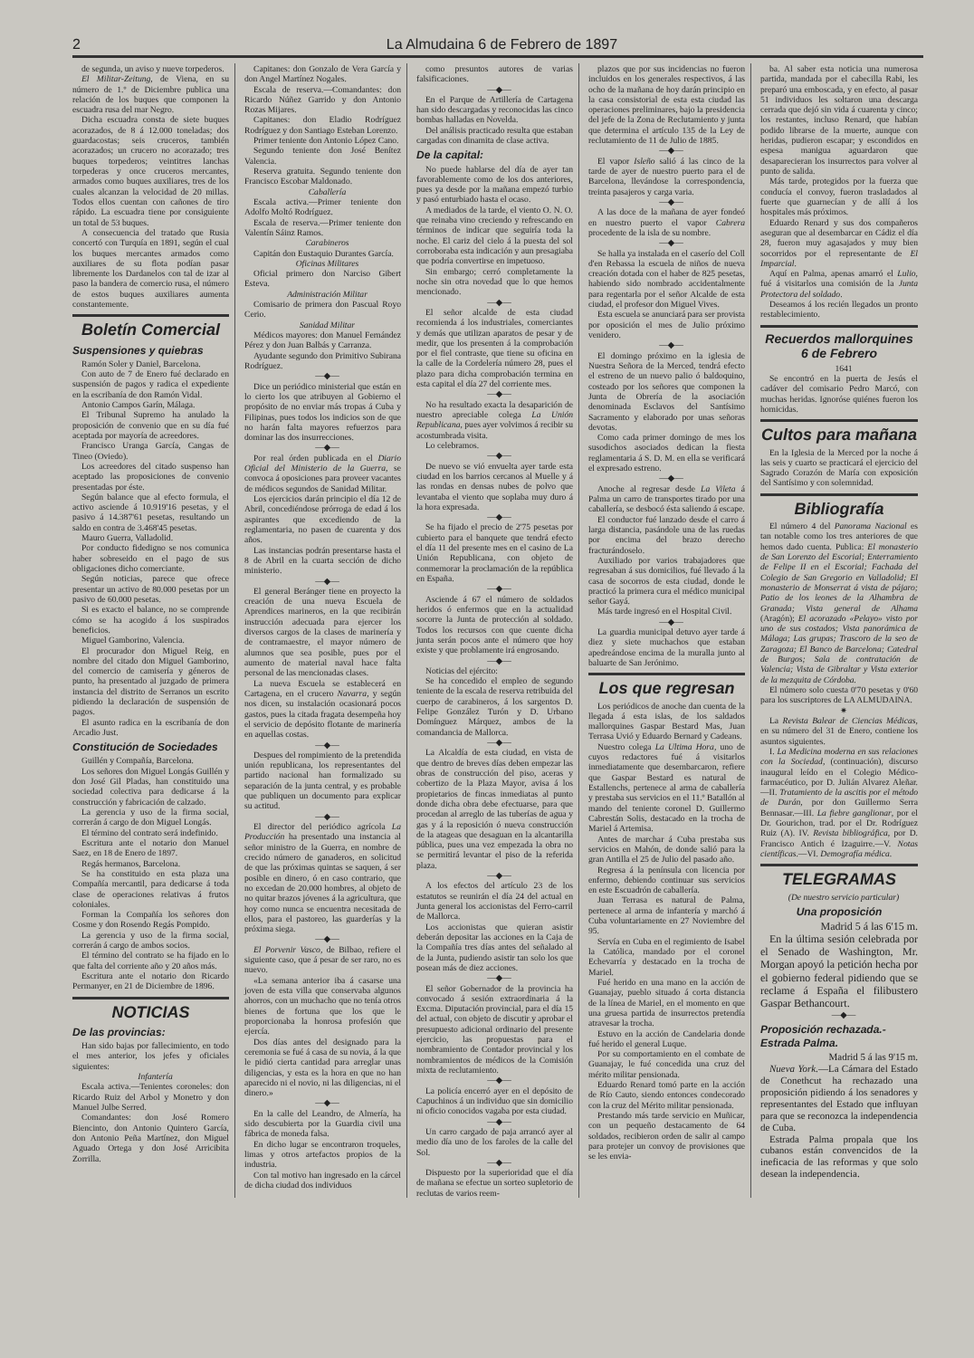2 La Almudaina 6 de Febrero de 1897
de segunda, un aviso y nueve torpederos.
El Militar-Zeitung, de Viena, en su número de 1.º de Diciembre publica una relación de los buques que componen la escuadra rusa del mar Negro.
Dicha escuadra consta de siete buques acorazados, de 8 á 12.000 toneladas; dos guardacostas; seis cruceros, también acorazados; un crucero no acorazado; tres buques torpederos; veintitres lanchas torpederas y once cruceros mercantes, armados como buques auxiliares, tres de los cuales alcanzan la velocidad de 20 millas. Todos ellos cuentan con cañones de tiro rápido. La escuadra tiene por consiguiente un total de 53 buques.
A consecuencia del tratado que Rusia concertó con Turquía en 1891, según el cual los buques mercantes armados como auxiliares de su flota podían pasar libremente los Dardanelos con tal de izar al paso la bandera de comercio rusa, el número de estos buques auxiliares aumenta constantemente.
Boletín Comercial
Suspensiones y quiebras
Ramón Soler y Daniel, Barcelona.
Con auto de 7 de Enero fué declarado en suspensión de pagos y radica el expediente en la escribanía de don Ramón Vidal.
Antonio Campos Garín, Málaga.
El Tribunal Supremo ha anulado la proposición de convenio que en su día fué aceptada por mayoría de acreedores.
Francisco Uranga García, Cangas de Tineo (Oviedo).
Los acreedores del citado suspenso han aceptado las proposiciones de convenio presentadas por éste.
Según balance que al efecto formula, el activo asciende á 10.919'16 pesetas, y el pasivo á 14.387'61 pesetas, resultando un saldo en contra de 3.468'45 pesetas.
Mauro Guerra, Valladolid.
Por conducto fidedigno se nos comunica haber sobreseido en el pago de sus obligaciones dicho comerciante.
Según noticias, parece que ofrece presentar un activo de 80.000 pesetas por un pasivo de 60.000 pesetas.
Si es exacto el balance, no se comprende cómo se ha acogido á los suspirados beneficios.
Miguel Gamborino, Valencia.
El procurador don Miguel Reig, en nombre del citado don Miguel Gamborino, del comercio de camisería y géneros de punto, ha presentado al juzgado de primera instancia del distrito de Serranos un escrito pidiendo la declaración de suspensión de pagos.
El asunto radica en la escribanía de don Arcadio Just.
Constitución de Sociedades
Guillén y Compañía, Barcelona.
Los señores don Miguel Longás Guillén y don José Gil Pladas, han constituido una sociedad colectiva para dedicarse á la construcción y fabricación de calzado.
La gerencia y uso de la firma social, correrán á cargo de don Miguel Longás.
El término del contrato será indefinido.
Escritura ante el notario don Manuel Saez, en 18 de Enero de 1897.
Regás hermanos, Barcelona.
Se ha constituido en esta plaza una Compañía mercantil, para dedicarse á toda clase de operaciones relativas á frutos coloniales.
Forman la Compañía los señores don Cosme y don Rosendo Regás Pompido.
La gerencia y uso de la firma social, correrán á cargo de ambos socios.
El término del contrato se ha fijado en lo que falta del corriente año y 20 años más.
Escritura ante el notario don Ricardo Permanyer, en 21 de Diciembre de 1896.
NOTICIAS
De las provincias:
Han sido bajas por fallecimiento, en todo el mes anterior, los jefes y oficiales siguientes:
Infantería
Escala activa.—Tenientes coroneles: don Ricardo Ruiz del Arbol y Monetro y don Manuel Julbe Serred.
Comandantes: don José Romero Biencinto, don Antonio Quintero García, don Antonio Peña Martínez, don Miguel Aguado Ortega y don José Arricibita Zorrilla.
Capitanes: don Gonzalo de Vera García y don Angel Martínez Nogales.
Escala de reserva.—Comandantes: don Ricardo Núñez Garrido y don Antonio Rozas Mijares.
Capitanes: don Eladio Rodríguez Rodríguez y don Santiago Esteban Lorenzo.
Primer teniente don Antonio López Cano.
Segundo teniente don José Benítez Valencia.
Reserva gratuita. Segundo teniente don Francisco Escobar Maldonado.
Caballería
Escala activa.—Primer teniente don Adolfo Moltó Rodríguez.
Escala de reserva.—Primer teniente don Valentín Sáinz Ramos.
Carabineros
Capitán don Eustaquio Durantes García.
Oficinas Militares
Oficial primero don Narciso Gibert Esteva.
Administración Militar
Comisario de primera don Pascual Royo Cerio.
Sanidad Militar
Médicos mayores: don Manuel Fernández Pérez y don Juan Balbás y Carranza.
Ayudante segundo don Primitivo Subirana Rodríguez.
—◆—
Dice un periódico ministerial que están en lo cierto los que atribuyen al Gobierno el propósito de no enviar más tropas á Cuba y Filipinas, pues todos los indicios son de que no harán falta mayores refuerzos para dominar las dos insurrecciones.
—◆—
Por real órden publicada en el Diario Oficial del Ministerio de la Guerra, se convoca á oposiciones para proveer vacantes de médicos segundos de Sanidad Militar.
Los ejercicios darán principio el día 12 de Abril, concediéndose prórroga de edad á los aspirantes que excediendo de la reglamentaria, no pasen de cuarenta y dos años.
Las instancias podrán presentarse hasta el 8 de Abril en la cuarta sección de dicho ministerio.
—◆—
El general Beránger tiene en proyecto la creación de una nueva Escuela de Aprendices marineros, en la que recibirán instrucción adecuada para ejercer los diversos cargos de la clases de marinería y de contramaestre, el mayor número de alumnos que sea posible, pues por el aumento de material naval hace falta personal de las mencionadas clases.
La nueva Escuela se establecerá en Cartagena, en el crucero Navarra, y según nos dicen, su instalación ocasionará pocos gastos, pues la citada fragata desempeña hoy el servicio de depósito flotante de marinería en aquellas costas.
—◆—
Despues del rompimiento de la pretendida unión republicana, los representantes del partido nacional han formalizado su separación de la junta central, y es probable que publiquen un documento para explicar su actitud.
—◆—
El director del periódico agrícola La Producción ha presentado una instancia al señor ministro de la Guerra, en nombre de crecido número de ganaderos, en solicitud de que las próximas quintas se saquen, á ser posible en dinero, ó en caso contrario, que no excedan de 20.000 hombres, al objeto de no quitar brazos jóvenes á la agricultura, que hoy como nunca se encuentra necesitada de ellos, para el pastoreo, las guarderías y la próxima siega.
—◆—
El Porvenir Vasco, de Bilbao, refiere el siguiente caso, que á pesar de ser raro, no es nuevo.
«La semana anterior iba á casarse una joven de esta villa que conservaba algunos ahorros, con un muchacho que no tenía otros bienes de fortuna que los que le proporcionaba la honrosa profesión que ejercía.
Dos días antes del designado para la ceremonia se fué á casa de su novia, á la que le pidió cierta cantidad para arreglar unas diligencias, y esta es la hora en que no han aparecido ni el novio, ni las diligencias, ni el dinero.»
—◆—
En la calle del Leandro, de Almería, ha sido descubierta por la Guardia civil una fábrica de moneda falsa.
En dicho lugar se encontraron troqueles, limas y otros artefactos propios de la industria.
Con tal motivo han ingresado en la cárcel de dicha ciudad dos individuos
como presuntos autores de varias falsificaciones.
—◆—
En el Parque de Artillería de Cartagena han sido descargadas y reconocidas las cinco bombas halladas en Novelda.
Del análisis practicado resulta que estaban cargadas con dinamita de clase activa.
De la capital:
No puede hablarse del día de ayer tan favorablemente como de los dos anteriores, pues ya desde por la mañana empezó turbio y pasó enturbiado hasta el ocaso.
A mediados de la tarde, el viento O. N. O. que reinaba vino creciendo y refrescando en términos de indicar que seguiría toda la noche. El cariz del cielo á la puesta del sol corroboraba esta indicación y aun presagiaba que podría convertirse en impetuoso.
Sin embargo; cerró completamente la noche sin otra novedad que lo que hemos mencionado.
—◆—
El señor alcalde de esta ciudad recomienda á los industriales, comerciantes y demás que utilizan aparatos de pesar y de medir, que los presenten á la comprobación por el fiel contraste, que tiene su oficina en la calle de la Cordelería número 28, pues el plazo para dicha comprobación termina en esta capital el día 27 del corriente mes.
—◆—
No ha resultado exacta la desaparición de nuestro apreciable colega La Unión Republicana, pues ayer volvimos á recibir su acostumbrada visita.
Lo celebramos.
—◆—
De nuevo se vió envuelta ayer tarde esta ciudad en los barrios cercanos al Muelle y á las rondas en densas nubes de polvo que levantaba el viento que soplaba muy duro á la hora expresada.
—◆—
Se ha fijado el precio de 2'75 pesetas por cubierto para el banquete que tendrá efecto el día 11 del presente mes en el casino de La Unión Republicana, con objeto de conmemorar la proclamación de la república en España.
—◆—
Asciende á 67 el número de soldados heridos ó enfermos que en la actualidad socorre la Junta de protección al soldado. Todos los recursos con que cuente dicha junta serán pocos ante el número que hoy existe y que problamente irá engrosando.
—◆—
Noticias del ejército:
Se ha concedido el empleo de segundo teniente de la escala de reserva retribuida del cuerpo de carabineros, á los sargentos D. Felipe González Turón y D. Urbano Domínguez Márquez, ambos de la comandancia de Mallorca.
—◆—
La Alcaldía de esta ciudad, en vista de que dentro de breves días deben empezar las obras de construcción del piso, aceras y cobertizo de la Plaza Mayor, avisa á los propietarios de fincas inmediatas al punto donde dicha obra debe efectuarse, para que procedan al arreglo de las tuberías de agua y gas y á la reposición ó nueva construcción de la atageas que desaguan en la alcantarilla pública, pues una vez empezada la obra no se permitirá levantar el piso de la referida plaza.
—◆—
A los efectos del artículo 23 de los estatutos se reunirán el día 24 del actual en Junta general los accionistas del Ferro-carril de Mallorca.
Los accionistas que quieran asistir deberán depositar las acciones en la Caja de la Compañía tres días antes del señalado al de la Junta, pudiendo asistir tan solo los que posean más de diez acciones.
—◆—
El señor Gobernador de la provincia ha convocado á sesión extraordinaria á la Excma. Diputación provincial, para el día 15 del actual, con objeto de discutir y aprobar el presupuesto adicional ordinario del presente ejercicio, las propuestas para el nombramiento de Contador provincial y los nombramientos de médicos de la Comisión mixta de reclutamiento.
—◆—
La policía encerró ayer en el depósito de Capuchinos á un individuo que sin domicilio ni oficio conocidos vagaba por esta ciudad.
—◆—
Un carro cargado de paja arrancó ayer al medio día uno de los faroles de la calle del Sol.
—◆—
Dispuesto por la superioridad que el día de mañana se efectue un sorteo supletorio de reclutas de varios reem-
plazos que por sus incidencias no fueron incluidos en los generales respectivos, á las ocho de la mañana de hoy darán principio en la casa consistorial de esta esta ciudad las operaciones preliminares, bajo la presidencia del jefe de la Zona de Reclutamiento y junta que determina el artículo 135 de la Ley de reclutamiento de 11 de Julio de 1885.
—◆—
El vapor Isleño salió á las cinco de la tarde de ayer de nuestro puerto para el de Barcelona, llevándose la correspondencia, treinta pasajeros y carga varia.
—◆—
A las doce de la mañana de ayer fondeó en nuestro puerto el vapor Cabrera procedente de la isla de su nombre.
—◆—
Se halla ya instalada en el caserío del Coll d'en Rebassa la escuela de niños de nueva creación dotada con el haber de 825 pesetas, habiendo sido nombrado accidentalmente para regentarla por el señor Alcalde de esta ciudad, el profesor don Miguel Vives.
Esta escuela se anunciará para ser provista por oposición el mes de Julio próximo venidero.
—◆—
El domingo próximo en la iglesia de Nuestra Señora de la Merced, tendrá efecto el estreno de un nuevo palio ó baldoquino, costeado por los señores que componen la Junta de Obrería de la asociación denominada Esclavos del Santísimo Sacramento y elaborado por unas señoras devotas.
Como cada primer domingo de mes los susodichos asociados dedican la fiesta reglamentaria á S. D. M. en ella se verificará el expresado estreno.
—◆—
Anoche al regresar desde La Vileta á Palma un carro de transportes tirado por una caballería, se desbocó ésta saliendo á escape.
El conductor fué lanzado desde el carro á larga distancia, pasándole una de las ruedas por encima del brazo derecho fracturándoselo.
Auxiliado por varios trabajadores que regresaban á sus domicilios, fué llevado á la casa de socorros de esta ciudad, donde le practicó la primera cura el médico municipal señor Gayá.
Más tarde ingresó en el Hospital Civil.
—◆—
La guardia municipal detuvo ayer tarde á diez y siete muchachos que estaban apedreándose encima de la muralla junto al baluarte de San Jerónimo.
Los que regresan
Los periódicos de anoche dan cuenta de la llegada á esta islas, de los saldados mallorquines Gaspar Bestard Mas, Juan Terrasa Uvió y Eduardo Bernard y Cadeans.
Nuestro colega La Ultima Hora, uno de cuyos redactores fué á visitarlos inmediatamente que desembarcaron, refiere que Gaspar Bestard es natural de Estallenchs, pertenece al arma de caballería y prestaba sus servicios en el 11.º Batallón al mando del teniente coronel D. Guillermo Cabrestán Solis, destacado en la trocha de Mariel á Artemisa.
Antes de marchar á Cuba prestaba sus servicios en Mahón, de donde salió para la gran Antilla el 25 de Julio del pasado año.
Regresa á la península con licencia por enfermo, debiendo continuar sus servicios en este Escuadrón de caballería.
Juan Terrasa es natural de Palma, pertenece al arma de infantería y marchó á Cuba voluntariamente en 27 Noviembre del 95.
Servía en Cuba en el regimiento de Isabel la Católica, mandado por el coronel Echevarría y destacado en la trocha de Mariel.
Fué herido en una mano en la acción de Guanajay, pueblo situado á corta distancia de la línea de Mariel, en el momento en que una gruesa partida de insurrectos pretendía atravesar la trocha.
Estuvo en la acción de Candelaria donde fué herido el general Luque.
Por su comportamiento en el combate de Guanajay, le fué concedida una cruz del mérito militar pensionada.
Eduardo Renard tomó parte en la acción de Río Cauto, siendo entonces condecorado con la cruz del Mérito militar pensionada.
Prestando más tarde servicio en Muñicar, con un pequeño destacamento de 64 soldados, recibieron orden de salir al campo para protejer un convoy de provisiones que se les envia-
ba. Al saber esta noticia una numerosa partida, mandada por el cabecilla Rabi, les preparó una emboscada, y en efecto, al pasar 51 individuos les soltaron una descarga cerrada que dejó sin vida á cuarenta y cinco; los restantes, incluso Renard, que habían podido librarse de la muerte, aunque con heridas, pudieron escapar; y escondidos en espesa manigua aguardaron que desaparecieran los insurrectos para volver al punto de salida.
Más tarde, protegidos por la fuerza que conducía el convoy, fueron trasladados al fuerte que guarnecían y de allí á los hospitales más próximos.
Eduardo Renard y sus dos compañeros aseguran que al desembarcar en Cádiz el día 28, fueron muy agasajados y muy bien socorridos por el representante de El Imparcial.
Aquí en Palma, apenas amarró el Lulio, fué á visitarlos una comisión de la Junta Protectora del soldado.
Deseamos á los recién llegados un pronto restablecimiento.
Recuerdos mallorquines
6 de Febrero
1641
Se encontró en la puerta de Jesús el cadáver del comisario Pedro Marcó, con muchas heridas. Ignoróse quiénes fueron los homicidas.
Cultos para mañana
En la Iglesia de la Merced por la noche á las seis y cuarto se practicará el ejercicio del Sagrado Corazón de María con exposición del Santísimo y con solemnidad.
Bibliografía
El número 4 del Panorama Nacional es tan notable como los tres anteriores de que hemos dado cuenta. Publica: El monasterio de San Lorenzo del Escorial; Enterramiento de Felipe II en el Escorial; Fachada del Colegio de San Gregorio en Valladolid; El monasterio de Monserrat á vista de pájaro; Patio de los leones de la Alhambra de Granada; Vista general de Alhama (Aragón); El acorazado «Pelayo» visto por uno de sus costados; Vista panorámica de Málaga; Las grupas; Trascoro de la seo de Zaragoza; El Banco de Barcelona; Catedral de Burgos; Sala de contratación de Valencia; Vista de Gibraltar y Vista exterior de la mezquita de Córdoba.
El número solo cuesta 0'70 pesetas y 0'60 para los suscriptores de LA ALMUDAINA.
✷
La Revista Balear de Ciencias Médicas, en su número del 31 de Enero, contiene los asuntos siguientes.
I. La Medicina moderna en sus relaciones con la Sociedad, (continuación), discurso inaugural leído en el Colegio Médico-farmacéutico, por D. Julián Alvarez Aleñar.—II. Tratamiento de la ascitis por el método de Durán, por don Guillermo Serra Bennasar.—III. La fiebre ganglionar, por el Dr. Gourichon, trad. por el Dr. Rodríguez Ruiz (A). IV. Revista bibliográfica, por D. Francisco Antich é Izaguirre.—V. Notas científicas.—VI. Demografía médica.
TELEGRAMAS
(De nuestro servicio particular)
Una proposición
Madrid 5 á las 6'15 m.
En la última sesión celebrada por el Senado de Washington, Mr. Morgan apoyó la petición hecha por el gobierno federal pidiendo que se reclame á España el filibustero Gaspar Bethancourt.
—◆—
Proposición rechazada.-Estrada Palma.
Madrid 5 á las 9'15 m.
Nueva York.—La Cámara del Estado de Conethcut ha rechazado una proposición pidiendo á los senadores y representantes del Estado que influyan para que se reconozca la independencia de Cuba.
Estrada Palma propala que los cubanos están convencidos de la ineficacia de las reformas y que solo desean la independencia.